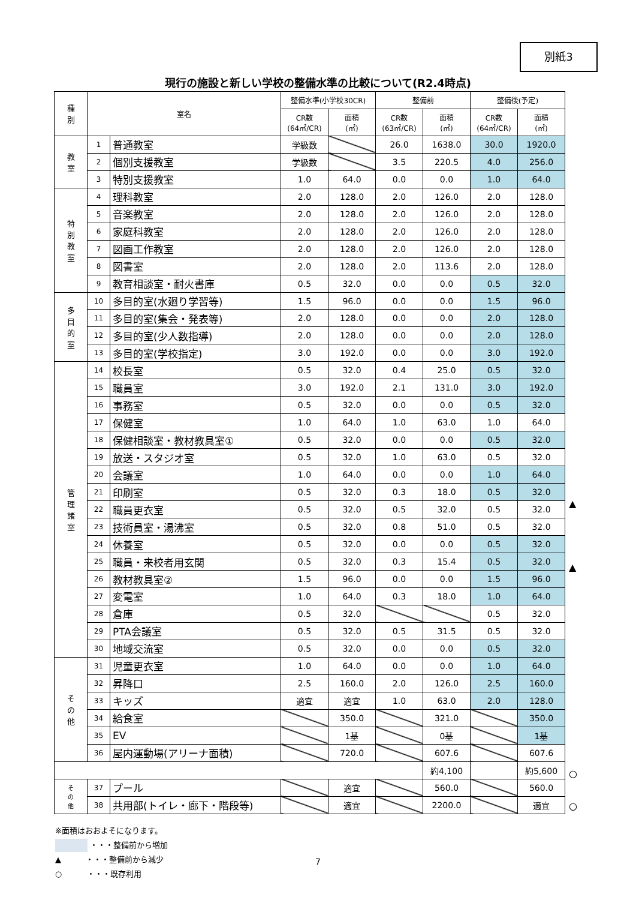別紙3
現行の施設と新しい学校の整備水準の比較について(R2.4時点)
| 種 別 | 室名 | | 整備水準(小学校30CR) | | 整備前 | | 整備後(予定) | |
| --- | --- | --- | --- | --- | --- | --- | --- | --- |
| | | | CR数 (64㎡/CR) | 面積 (㎡) | CR数 (63㎡/CR) | 面積 (㎡) | CR数 (64㎡/CR) | 面積 (㎡) |
| 教 室 | 1 | 普通教室 | 学級数 | | 26.0 | 1638.0 | 30.0 | 1920.0 |
| | 2 | 個別支援教室 | 学級数 | | 3.5 | 220.5 | 4.0 | 256.0 |
| | 3 | 特別支援教室 | 1.0 | 64.0 | 0.0 | 0.0 | 1.0 | 64.0 |
| 特 別 教 室 | 4 | 理科教室 | 2.0 | 128.0 | 2.0 | 126.0 | 2.0 | 128.0 |
| | 5 | 音楽教室 | 2.0 | 128.0 | 2.0 | 126.0 | 2.0 | 128.0 |
| | 6 | 家庭科教室 | 2.0 | 128.0 | 2.0 | 126.0 | 2.0 | 128.0 |
| | 7 | 図画工作教室 | 2.0 | 128.0 | 2.0 | 126.0 | 2.0 | 128.0 |
| | 8 | 図書室 | 2.0 | 128.0 | 2.0 | 113.6 | 2.0 | 128.0 |
| | 9 | 教育相談室・耐火書庫 | 0.5 | 32.0 | 0.0 | 0.0 | 0.5 | 32.0 |
| 多 目 的 室 | 10 | 多目的室(水廻り学習等) | 1.5 | 96.0 | 0.0 | 0.0 | 1.5 | 96.0 |
| | 11 | 多目的室(集会・発表等) | 2.0 | 128.0 | 0.0 | 0.0 | 2.0 | 128.0 |
| | 12 | 多目的室(少人数指導) | 2.0 | 128.0 | 0.0 | 0.0 | 2.0 | 128.0 |
| | 13 | 多目的室(学校指定) | 3.0 | 192.0 | 0.0 | 0.0 | 3.0 | 192.0 |
| 管 理 諸 室 | 14 | 校長室 | 0.5 | 32.0 | 0.4 | 25.0 | 0.5 | 32.0 |
| | 15 | 職員室 | 3.0 | 192.0 | 2.1 | 131.0 | 3.0 | 192.0 |
| | 16 | 事務室 | 0.5 | 32.0 | 0.0 | 0.0 | 0.5 | 32.0 |
| | 17 | 保健室 | 1.0 | 64.0 | 1.0 | 63.0 | 1.0 | 64.0 |
| | 18 | 保健相談室・教材教具室① | 0.5 | 32.0 | 0.0 | 0.0 | 0.5 | 32.0 |
| | 19 | 放送・スタジオ室 | 0.5 | 32.0 | 1.0 | 63.0 | 0.5 | 32.0 |
| | 20 | 会議室 | 1.0 | 64.0 | 0.0 | 0.0 | 1.0 | 64.0 |
| | 21 | 印刷室 | 0.5 | 32.0 | 0.3 | 18.0 | 0.5 | 32.0 |
| | 22 | 職員更衣室 | 0.5 | 32.0 | 0.5 | 32.0 | 0.5 | 32.0 |
| | 23 | 技術員室・湯沸室 | 0.5 | 32.0 | 0.8 | 51.0 | 0.5 | 32.0 |
| | 24 | 休養室 | 0.5 | 32.0 | 0.0 | 0.0 | 0.5 | 32.0 |
| | 25 | 職員・来校者用玄関 | 0.5 | 32.0 | 0.3 | 15.4 | 0.5 | 32.0 |
| | 26 | 教材教具室② | 1.5 | 96.0 | 0.0 | 0.0 | 1.5 | 96.0 |
| | 27 | 変電室 | 1.0 | 64.0 | 0.3 | 18.0 | 1.0 | 64.0 |
| | 28 | 倉庫 | 0.5 | 32.0 | | | 0.5 | 32.0 |
| | 29 | PTA会議室 | 0.5 | 32.0 | 0.5 | 31.5 | 0.5 | 32.0 |
| | 30 | 地域交流室 | 0.5 | 32.0 | 0.0 | 0.0 | 0.5 | 32.0 |
| そ の 他 | 31 | 児童更衣室 | 1.0 | 64.0 | 0.0 | 0.0 | 1.0 | 64.0 |
| | 32 | 昇降口 | 2.5 | 160.0 | 2.0 | 126.0 | 2.5 | 160.0 |
| | 33 | キッズ | 適宜 | 適宜 | 1.0 | 63.0 | 2.0 | 128.0 |
| | 34 | 給食室 | | 350.0 | | 321.0 | | 350.0 |
| | 35 | EV | | 1基 | | 0基 | | 1基 |
| | 36 | 屋内運動場(アリーナ面積) | | 720.0 | | 607.6 | | 607.6 |
| | | | | | | 約4,100 | | 約5,600 |
| そ の 他 | 37 | プール | | 適宜 | | 560.0 | | 560.0 |
| | 38 | 共用部(トイレ・廊下・階段等) | | 適宜 | | 2200.0 | | 適宜 |
▲
▲
○
○
※面積はおおよそになります。
・・・整備前から増加
▲ ・・・整備前から減少
○ ・・・既存利用
7